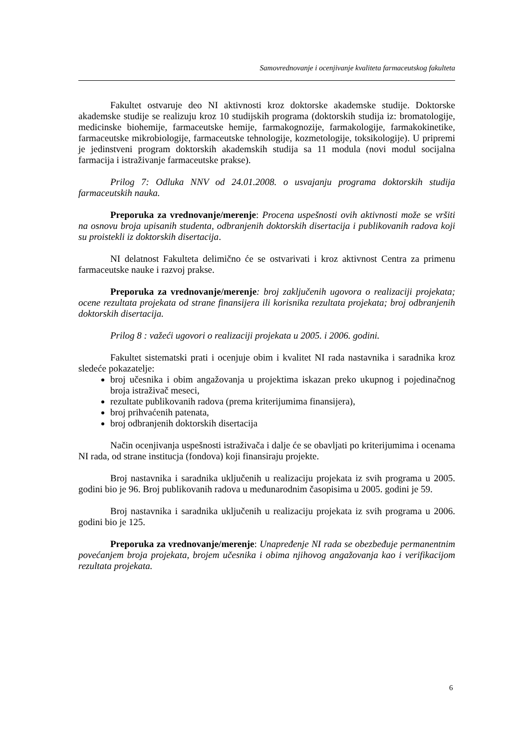Samovrednovanje i ocenjivanje kvaliteta farmaceutskog fakulteta
Fakultet ostvaruje deo NI aktivnosti kroz doktorske akademske studije. Doktorske akademske studije se realizuju kroz 10 studijskih programa (doktorskih studija iz: bromatologije, medicinske biohemije, farmaceutske hemije, farmakognozije, farmakologije, farmakokinetike, farmaceutske mikrobiologije, farmaceutske tehnologije, kozmetologije, toksikologije). U pripremi je jedinstveni program doktorskih akademskih studija sa 11 modula (novi modul socijalna farmacija i istraživanje farmaceutske prakse).
Prilog 7: Odluka NNV od 24.01.2008. o usvajanju programa doktorskih studija farmaceutskih nauka.
Preporuka za vrednovanje/merenje: Procena uspešnosti ovih aktivnosti može se vršiti na osnovu broja upisanih studenta, odbranjenih doktorskih disertacija i publikovanih radova koji su proistekli iz doktorskih disertacija.
NI delatnost Fakulteta delimično će se ostvarivati i kroz aktivnost Centra za primenu farmaceutske nauke i razvoj prakse.
Preporuka za vrednovanje/merenje: broj zaključenih ugovora o realizaciji projekata; ocene rezultata projekata od strane finansijera ili korisnika rezultata projekata; broj odbranjenih doktorskih disertacija.
Prilog 8 : važeći ugovori o realizaciji projekata u 2005. i 2006. godini.
Fakultet sistematski prati i ocenjuje obim i kvalitet NI rada nastavnika i saradnika kroz sledeće pokazatelje:
broj učesnika i obim angažovanja u projektima iskazan preko ukupnog i pojedinačnog broja istraživač meseci,
rezultate publikovanih radova (prema kriterijumima finansijera),
broj prihvaćenih patenata,
broj odbranjenih doktorskih disertacija
Način ocenjivanja uspešnosti istraživača i dalje će se obavljati po kriterijumima i ocenama NI rada, od strane institucja (fondova) koji finansiraju projekte.
Broj nastavnika i saradnika uključenih u realizaciju projekata iz svih programa u 2005. godini bio je 96. Broj publikovanih radova u međunarodnim časopisima u 2005. godini je 59.
Broj nastavnika i saradnika uključenih u realizaciju projekata iz svih programa u 2006. godini bio je 125.
Preporuka za vrednovanje/merenje: Unapređenje NI rada se obezbeđuje permanentnim povećanjem broja projekata, brojem učesnika i obima njihovog angažovanja kao i verifikacijom rezultata projekata.
6